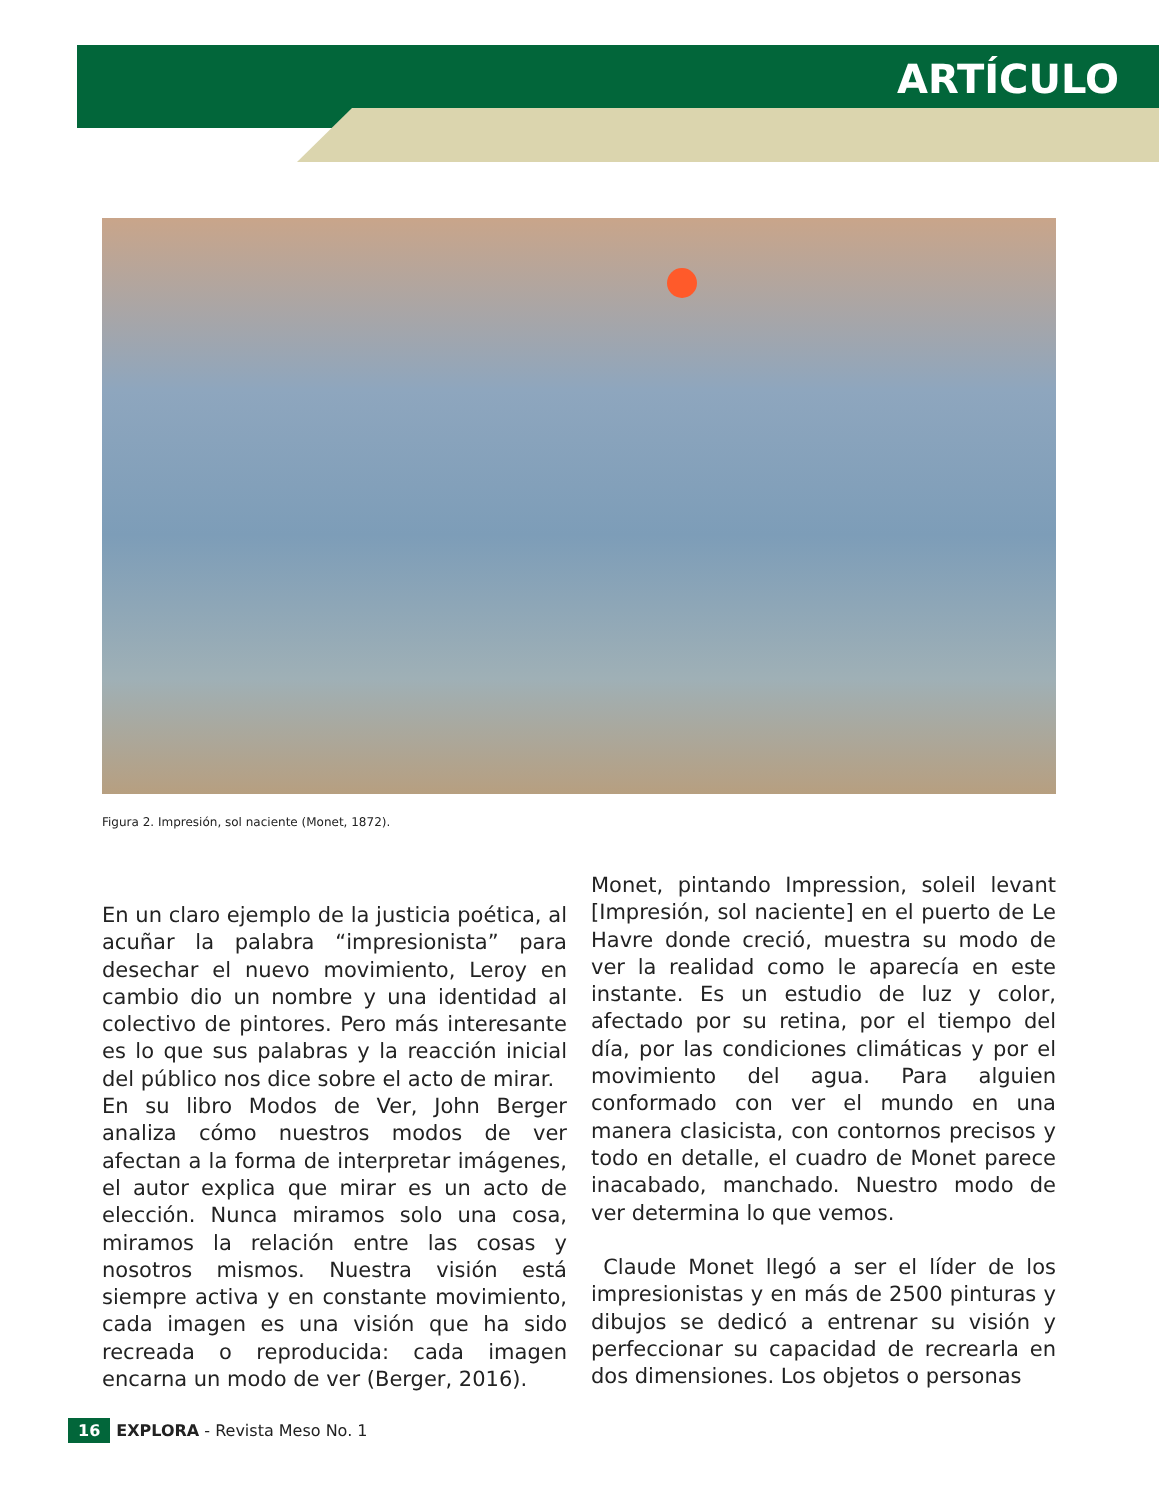ARTÍCULO
Figura 2. Impresión, sol naciente (Monet, 1872).
En un claro ejemplo de la justicia poética, al acuñar la palabra “impresionista” para desechar el nuevo movimiento, Leroy en cambio dio un nombre y una identidad al colectivo de pintores. Pero más interesante es lo que sus palabras y la reacción inicial del público nos dice sobre el acto de mirar.
En su libro Modos de Ver, John Berger analiza cómo nuestros modos de ver afectan a la forma de interpretar imágenes, el autor explica que mirar es un acto de elección. Nunca miramos solo una cosa, miramos la relación entre las cosas y nosotros mismos. Nuestra visión está siempre activa y en constante movimiento, cada imagen es una visión que ha sido recreada o reproducida: cada imagen encarna un modo de ver (Berger, 2016).
Monet, pintando Impression, soleil levant [Impresión, sol naciente] en el puerto de Le Havre donde creció, muestra su modo de ver la realidad como le aparecía en este instante. Es un estudio de luz y color, afectado por su retina, por el tiempo del día, por las condiciones climáticas y por el movimiento del agua. Para alguien conformado con ver el mundo en una manera clasicista, con contornos precisos y todo en detalle, el cuadro de Monet parece inacabado, manchado. Nuestro modo de ver determina lo que vemos.
Claude Monet llegó a ser el líder de los impresionistas y en más de 2500 pinturas y dibujos se dedicó a entrenar su visión y perfeccionar su capacidad de recrearla en dos dimensiones. Los objetos o personas
16 EXPLORA - Revista Meso No. 1